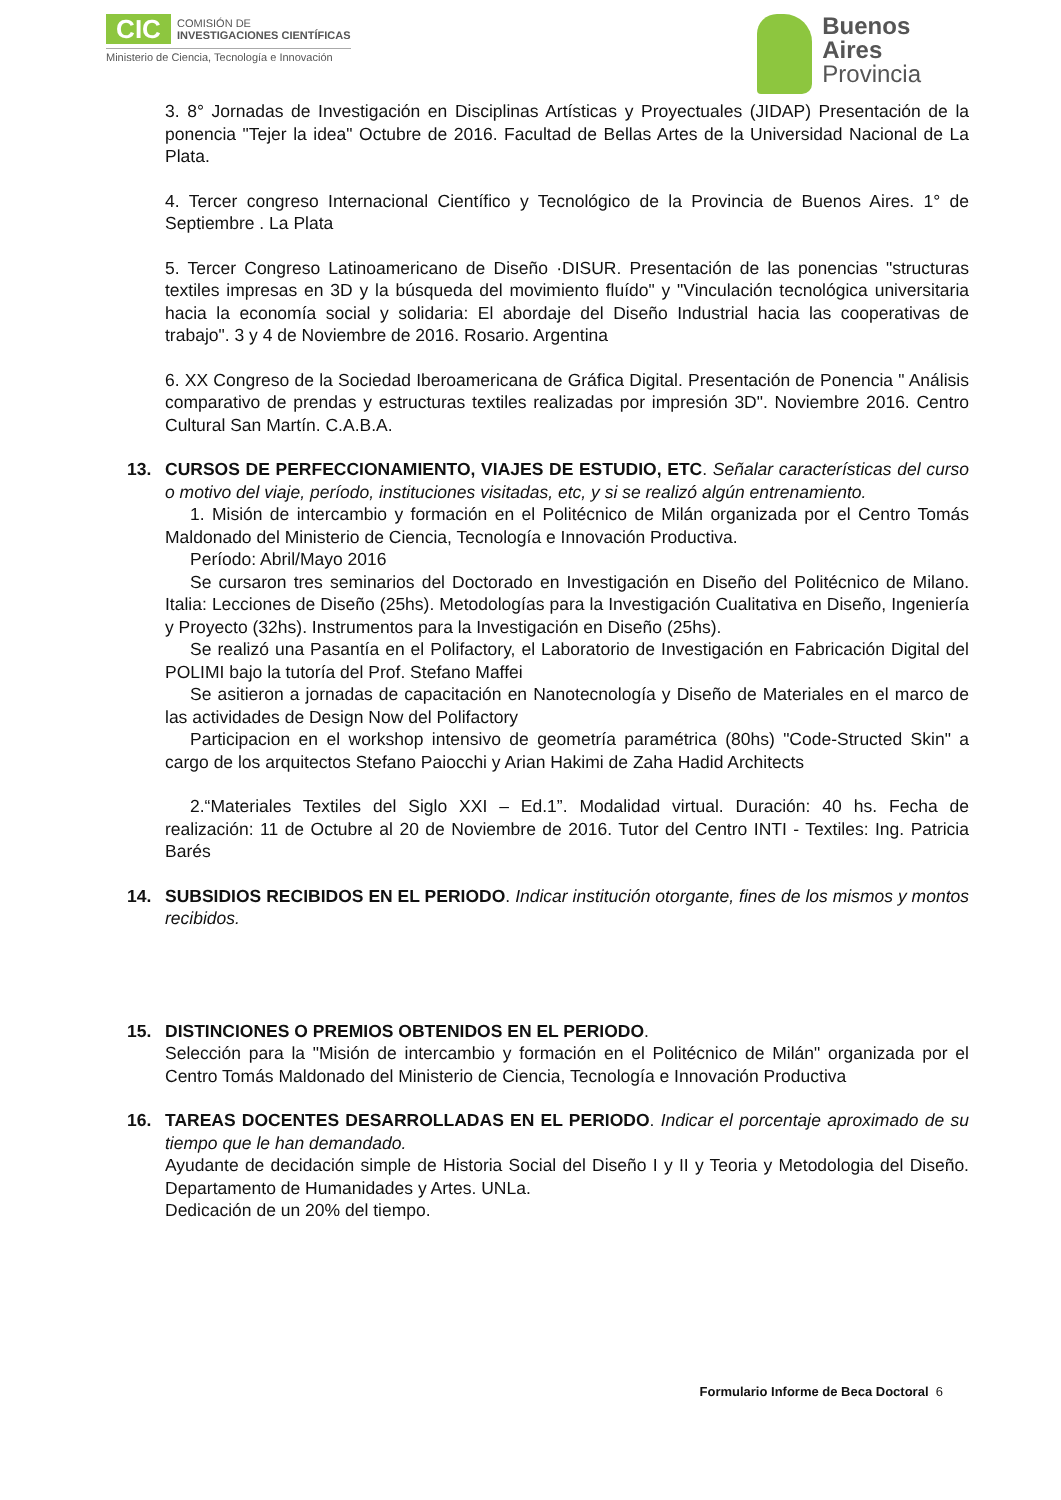CIC
COMISIÓN DE
INVESTIGACIONES CIENTÍFICAS
Ministerio de Ciencia, Tecnología e Innovación
Buenos
Aires
Provincia
3. 8° Jornadas de Investigación en Disciplinas Artísticas y Proyectuales (JIDAP) Presentación de la ponencia "Tejer la idea" Octubre de 2016. Facultad de Bellas Artes de la Universidad Nacional de La Plata.
4. Tercer congreso Internacional Científico y Tecnológico de la Provincia de Buenos Aires. 1° de Septiembre . La Plata
5. Tercer Congreso Latinoamericano de Diseño ·DISUR. Presentación de las ponencias "structuras textiles impresas en 3D y la búsqueda del movimiento fluído" y "Vinculación tecnológica universitaria hacia la economía social y solidaria: El abordaje del Diseño Industrial hacia las cooperativas de trabajo". 3 y 4 de Noviembre de 2016. Rosario. Argentina
6. XX Congreso de la Sociedad Iberoamericana de Gráfica Digital. Presentación de Ponencia " Análisis comparativo de prendas y estructuras textiles realizadas por impresión 3D". Noviembre 2016. Centro Cultural San Martín. C.A.B.A.
13. CURSOS DE PERFECCIONAMIENTO, VIAJES DE ESTUDIO, ETC. Señalar características del curso o motivo del viaje, período, instituciones visitadas, etc, y si se realizó algún entrenamiento.
1. Misión de intercambio y formación en el Politécnico de Milán organizada por el Centro Tomás Maldonado del Ministerio de Ciencia, Tecnología e Innovación Productiva.
Período: Abril/Mayo 2016
Se cursaron tres seminarios del Doctorado en Investigación en Diseño del Politécnico de Milano. Italia: Lecciones de Diseño (25hs). Metodologías para la Investigación Cualitativa en Diseño, Ingeniería y Proyecto (32hs). Instrumentos para la Investigación en Diseño (25hs).
Se realizó una Pasantía en el Polifactory, el Laboratorio de Investigación en Fabricación Digital del POLIMI bajo la tutoría del Prof. Stefano Maffei
Se asitieron a jornadas de capacitación en Nanotecnología y Diseño de Materiales en el marco de las actividades de Design Now del Polifactory
Participacion en el workshop intensivo de geometría paramétrica (80hs) "Code-Structed Skin" a cargo de los arquitectos Stefano Paiocchi y Arian Hakimi de Zaha Hadid Architects
2.“Materiales Textiles del Siglo XXI – Ed.1”. Modalidad virtual. Duración: 40 hs. Fecha de realización: 11 de Octubre al 20 de Noviembre de 2016. Tutor del Centro INTI - Textiles: Ing. Patricia Barés
14. SUBSIDIOS RECIBIDOS EN EL PERIODO. Indicar institución otorgante, fines de los mismos y montos recibidos.
15. DISTINCIONES O PREMIOS OBTENIDOS EN EL PERIODO.
Selección para la "Misión de intercambio y formación en el Politécnico de Milán" organizada por el Centro Tomás Maldonado del Ministerio de Ciencia, Tecnología e Innovación Productiva
16. TAREAS DOCENTES DESARROLLADAS EN EL PERIODO. Indicar el porcentaje aproximado de su tiempo que le han demandado.
Ayudante de decidación simple de Historia Social del Diseño I y II y Teoria y Metodologia del Diseño. Departamento de Humanidades y Artes. UNLa.
Dedicación de un 20% del tiempo.
Formulario Informe de Beca Doctoral 6